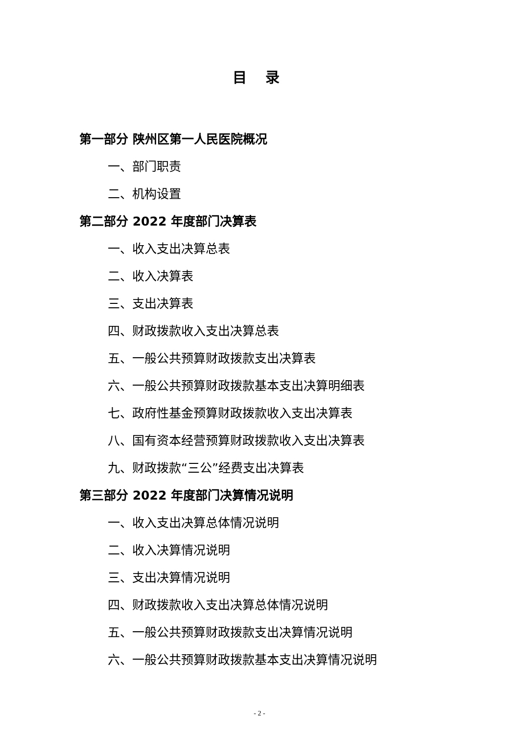目 录
第一部分 陕州区第一人民医院概况
一、部门职责
二、机构设置
第二部分 2022 年度部门决算表
一、收入支出决算总表
二、收入决算表
三、支出决算表
四、财政拨款收入支出决算总表
五、一般公共预算财政拨款支出决算表
六、一般公共预算财政拨款基本支出决算明细表
七、政府性基金预算财政拨款收入支出决算表
八、国有资本经营预算财政拨款收入支出决算表
九、财政拨款“三公”经费支出决算表
第三部分 2022 年度部门决算情况说明
一、收入支出决算总体情况说明
二、收入决算情况说明
三、支出决算情况说明
四、财政拨款收入支出决算总体情况说明
五、一般公共预算财政拨款支出决算情况说明
六、一般公共预算财政拨款基本支出决算情况说明
- 2 -